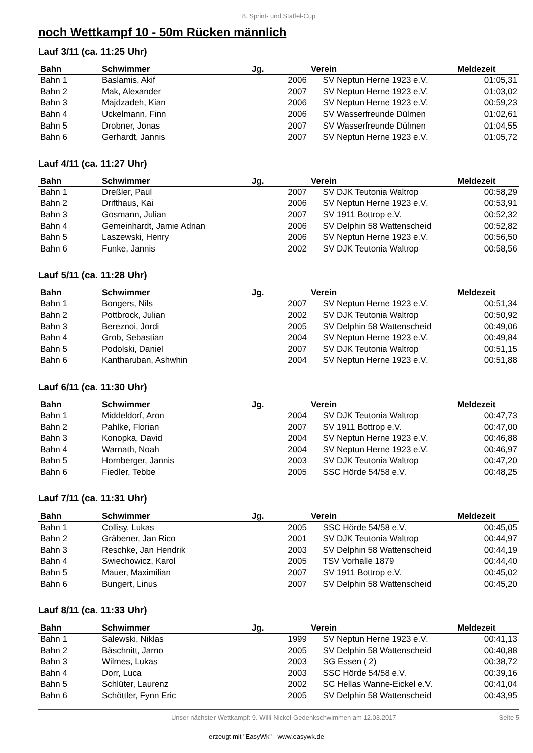8. Sprint- und Staffel-Cup
noch Wettkampf 10 - 50m Rücken männlich
Lauf 3/11 (ca. 11:25 Uhr)
| Bahn | Schwimmer | Jg. | Verein | Meldezeit |
| --- | --- | --- | --- | --- |
| Bahn 1 | Baslamis, Akif | 2006 | SV Neptun Herne 1923 e.V. | 01:05,31 |
| Bahn 2 | Mak, Alexander | 2007 | SV Neptun Herne 1923 e.V. | 01:03,02 |
| Bahn 3 | Majdzadeh, Kian | 2006 | SV Neptun Herne 1923 e.V. | 00:59,23 |
| Bahn 4 | Uckelmann, Finn | 2006 | SV Wasserfreunde Dülmen | 01:02,61 |
| Bahn 5 | Drobner, Jonas | 2007 | SV Wasserfreunde Dülmen | 01:04,55 |
| Bahn 6 | Gerhardt, Jannis | 2007 | SV Neptun Herne 1923 e.V. | 01:05,72 |
Lauf 4/11 (ca. 11:27 Uhr)
| Bahn | Schwimmer | Jg. | Verein | Meldezeit |
| --- | --- | --- | --- | --- |
| Bahn 1 | Dreßler, Paul | 2007 | SV DJK Teutonia Waltrop | 00:58,29 |
| Bahn 2 | Drifthaus, Kai | 2006 | SV Neptun Herne 1923 e.V. | 00:53,91 |
| Bahn 3 | Gosmann, Julian | 2007 | SV 1911 Bottrop e.V. | 00:52,32 |
| Bahn 4 | Gemeinhardt, Jamie Adrian | 2006 | SV Delphin 58 Wattenscheid | 00:52,82 |
| Bahn 5 | Laszewski, Henry | 2006 | SV Neptun Herne 1923 e.V. | 00:56,50 |
| Bahn 6 | Funke, Jannis | 2002 | SV DJK Teutonia Waltrop | 00:58,56 |
Lauf 5/11 (ca. 11:28 Uhr)
| Bahn | Schwimmer | Jg. | Verein | Meldezeit |
| --- | --- | --- | --- | --- |
| Bahn 1 | Bongers, Nils | 2007 | SV Neptun Herne 1923 e.V. | 00:51,34 |
| Bahn 2 | Pottbrock, Julian | 2002 | SV DJK Teutonia Waltrop | 00:50,92 |
| Bahn 3 | Bereznoi, Jordi | 2005 | SV Delphin 58 Wattenscheid | 00:49,06 |
| Bahn 4 | Grob, Sebastian | 2004 | SV Neptun Herne 1923 e.V. | 00:49,84 |
| Bahn 5 | Podolski, Daniel | 2007 | SV DJK Teutonia Waltrop | 00:51,15 |
| Bahn 6 | Kantharuban, Ashwhin | 2004 | SV Neptun Herne 1923 e.V. | 00:51,88 |
Lauf 6/11 (ca. 11:30 Uhr)
| Bahn | Schwimmer | Jg. | Verein | Meldezeit |
| --- | --- | --- | --- | --- |
| Bahn 1 | Middeldorf, Aron | 2004 | SV DJK Teutonia Waltrop | 00:47,73 |
| Bahn 2 | Pahlke, Florian | 2007 | SV 1911 Bottrop e.V. | 00:47,00 |
| Bahn 3 | Konopka, David | 2004 | SV Neptun Herne 1923 e.V. | 00:46,88 |
| Bahn 4 | Warnath, Noah | 2004 | SV Neptun Herne 1923 e.V. | 00:46,97 |
| Bahn 5 | Hornberger, Jannis | 2003 | SV DJK Teutonia Waltrop | 00:47,20 |
| Bahn 6 | Fiedler, Tebbe | 2005 | SSC Hörde 54/58 e.V. | 00:48,25 |
Lauf 7/11 (ca. 11:31 Uhr)
| Bahn | Schwimmer | Jg. | Verein | Meldezeit |
| --- | --- | --- | --- | --- |
| Bahn 1 | Collisy, Lukas | 2005 | SSC Hörde 54/58 e.V. | 00:45,05 |
| Bahn 2 | Gräbener, Jan Rico | 2001 | SV DJK Teutonia Waltrop | 00:44,97 |
| Bahn 3 | Reschke, Jan Hendrik | 2003 | SV Delphin 58 Wattenscheid | 00:44,19 |
| Bahn 4 | Swiechowicz, Karol | 2005 | TSV Vorhalle 1879 | 00:44,40 |
| Bahn 5 | Mauer, Maximilian | 2007 | SV 1911 Bottrop e.V. | 00:45,02 |
| Bahn 6 | Bungert, Linus | 2007 | SV Delphin 58 Wattenscheid | 00:45,20 |
Lauf 8/11 (ca. 11:33 Uhr)
| Bahn | Schwimmer | Jg. | Verein | Meldezeit |
| --- | --- | --- | --- | --- |
| Bahn 1 | Salewski, Niklas | 1999 | SV Neptun Herne 1923 e.V. | 00:41,13 |
| Bahn 2 | Bäschnitt, Jarno | 2005 | SV Delphin 58 Wattenscheid | 00:40,88 |
| Bahn 3 | Wilmes, Lukas | 2003 | SG Essen ( 2) | 00:38,72 |
| Bahn 4 | Dorr, Luca | 2003 | SSC Hörde 54/58 e.V. | 00:39,16 |
| Bahn 5 | Schlüter, Laurenz | 2002 | SC Hellas Wanne-Eickel e.V. | 00:41,04 |
| Bahn 6 | Schöttler, Fynn Eric | 2005 | SV Delphin 58 Wattenscheid | 00:43,95 |
Unser nächster Wettkampf: 9. Willi-Nickel-Gedenkschwimmen am 12.03.2017
Seite 5
erzeugt mit "EasyWk" - www.easywk.de